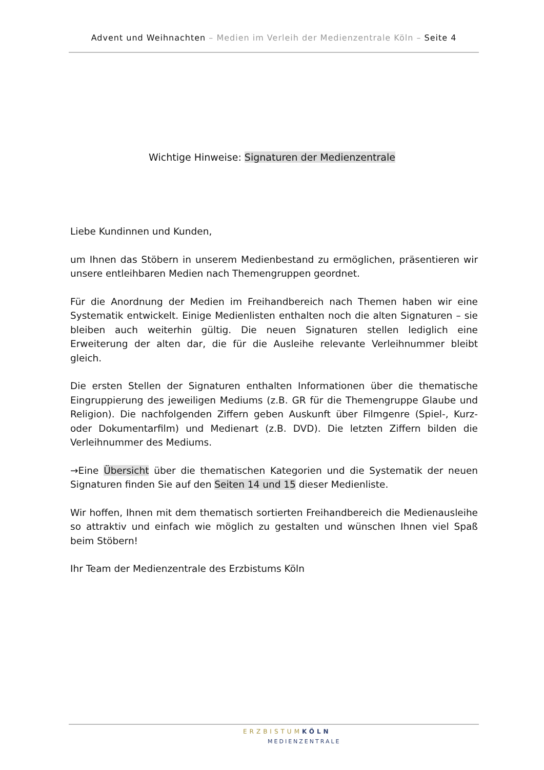Advent und Weihnachten – Medien im Verleih der Medienzentrale Köln – Seite 4
Wichtige Hinweise: Signaturen der Medienzentrale
Liebe Kundinnen und Kunden,
um Ihnen das Stöbern in unserem Medienbestand zu ermöglichen, präsentieren wir unsere entleihbaren Medien nach Themengruppen geordnet.
Für die Anordnung der Medien im Freihandbereich nach Themen haben wir eine Systematik entwickelt. Einige Medienlisten enthalten noch die alten Signaturen – sie bleiben auch weiterhin gültig. Die neuen Signaturen stellen lediglich eine Erweiterung der alten dar, die für die Ausleihe relevante Verleihnummer bleibt gleich.
Die ersten Stellen der Signaturen enthalten Informationen über die thematische Eingruppierung des jeweiligen Mediums (z.B. GR für die Themengruppe Glaube und Religion). Die nachfolgenden Ziffern geben Auskunft über Filmgenre (Spiel-, Kurz- oder Dokumentarfilm) und Medienart (z.B. DVD). Die letzten Ziffern bilden die Verleihnummer des Mediums.
→Eine Übersicht über die thematischen Kategorien und die Systematik der neuen Signaturen finden Sie auf den Seiten 14 und 15 dieser Medienliste.
Wir hoffen, Ihnen mit dem thematisch sortierten Freihandbereich die Medienausleihe so attraktiv und einfach wie möglich zu gestalten und wünschen Ihnen viel Spaß beim Stöbern!
Ihr Team der Medienzentrale des Erzbistums Köln
ERZBISTUM KÖLN
MEDIENZENTRALE